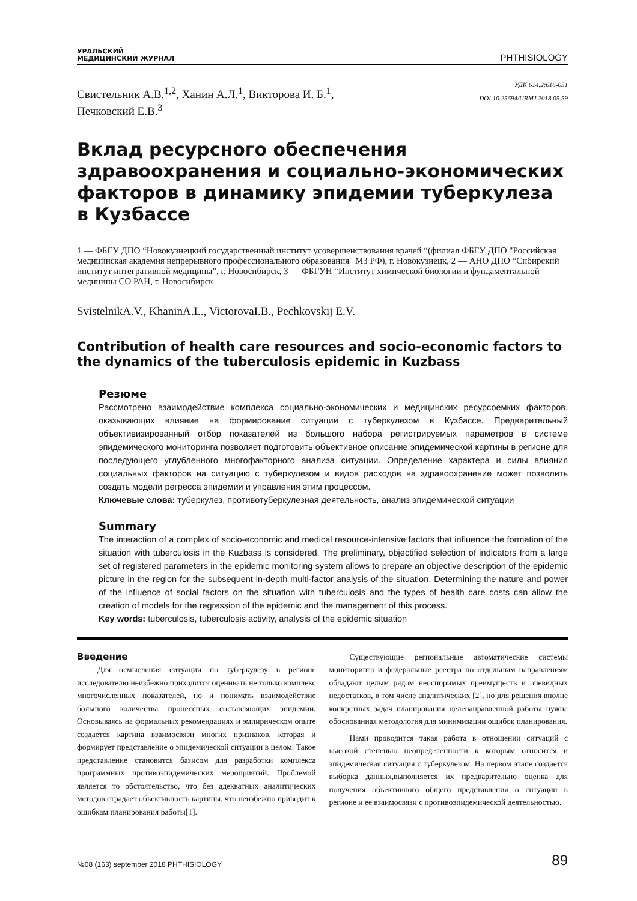УРАЛЬСКИЙ
МЕДИЦИНСКИЙ ЖУРНАЛ
PHTHISIOLOGY
Свистельник А.В.<sup>1,2</sup>, Ханин А.Л.<sup>1</sup>, Викторова И. Б.<sup>1</sup>,
Печковский Е.В.<sup>3</sup>
УДК 614.2:616-051
DOI 10.25694/URMJ.2018.05.59
Вклад ресурсного обеспечения здравоохранения и социально-экономических факторов в динамику эпидемии туберкулеза в Кузбассе
1 — ФБГУ ДПО “Новокузнецкий государственный институт усовершенствования врачей “(филиал ФБГУ ДПО "Российская медицинская академия непрерывного профессионального образования" МЗ РФ), г. Новокузнецк, 2 — АНО ДПО “Сибирский институт интегративной медицины”, г. Новосибирск, 3 — ФБГУН “Институт химической биологии и фундаментальной медицины СО РАН, г. Новосибирск
SvistelnikA.V., KhaninA.L., VictorovaI.B., Pechkovskij E.V.
Contribution of health care resources and socio-economic factors to the dynamics of the tuberculosis epidemic in Kuzbass
Резюме
Рассмотрено взаимодействие комплекса социально-экономических и медицинских ресурсоемких факторов, оказывающих влияние на формирование ситуации с туберкулезом в Кузбассе. Предварительный объективизированный отбор показателей из большого набора регистрируемых параметров в системе эпидемического мониторинга позволяет подготовить объективное описание эпидемической картины в регионе для последующего углубленного многофакторного анализа ситуации. Определение характера и силы влияния социальных факторов на ситуацию с туберкулезом и видов расходов на здравоохранение может позволить создать модели регресса эпидемии и управления этим процессом.
Ключевые слова: туберкулез, противотуберкулезная деятельность, анализ эпидемической ситуации
Summary
The interaction of a complex of socio-economic and medical resource-intensive factors that influence the formation of the situation with tuberculosis in the Kuzbass is considered. The preliminary, objectified selection of indicators from a large set of registered parameters in the epidemic monitoring system allows to prepare an objective description of the epidemic picture in the region for the subsequent in-depth multi-factor analysis of the situation. Determining the nature and power of the influence of social factors on the situation with tuberculosis and the types of health care costs can allow the creation of models for the regression of the epidemic and the management of this process.
Key words: tuberculosis, tuberculosis activity, analysis of the epidemic situation
Введение
Для осмысления ситуации по туберкулезу в регионе исследователю неизбежно приходится оценивать не только комплекс многочисленных показателей, но и понимать взаимодействие большого количества процессных составляющих эпидемии. Основываясь на формальных рекомендациях и эмпирическом опыте создается картина взаимосвязи многих признаков, которая и формирует представление о эпидемической ситуации в целом. Такое представление становится базисом для разработки комплекса программных противоэпидемических мероприятий. Проблемой является то обстоятельство, что без адекватных аналитических методов страдает объективность картины, что неизбежно приводит к ошибкам планирования работы[1].
Существующие региональные автоматические системы мониторинга и федеральные реестра по отдельным направлениям обладают целым рядом неоспоримых преимуществ и очевидных недостатков, в том числе аналитических [2], но для решения вполне конкретных задач планирования целенаправленной работы нужна обоснованная методология для минимизации ошибок планирования.
Нами проводится такая работа в отношении ситуаций с высокой степенью неопределенности к которым относится и эпидемическая ситуация с туберкулезом. На первом этапе создается выборка данных,выполняется их предварительно оценка для получения объективного общего представления о ситуации в регионе и ее взаимосвязи с противоэпидемической деятельностью.
№08 (163) september 2018 PHTHISIOLOGY 89